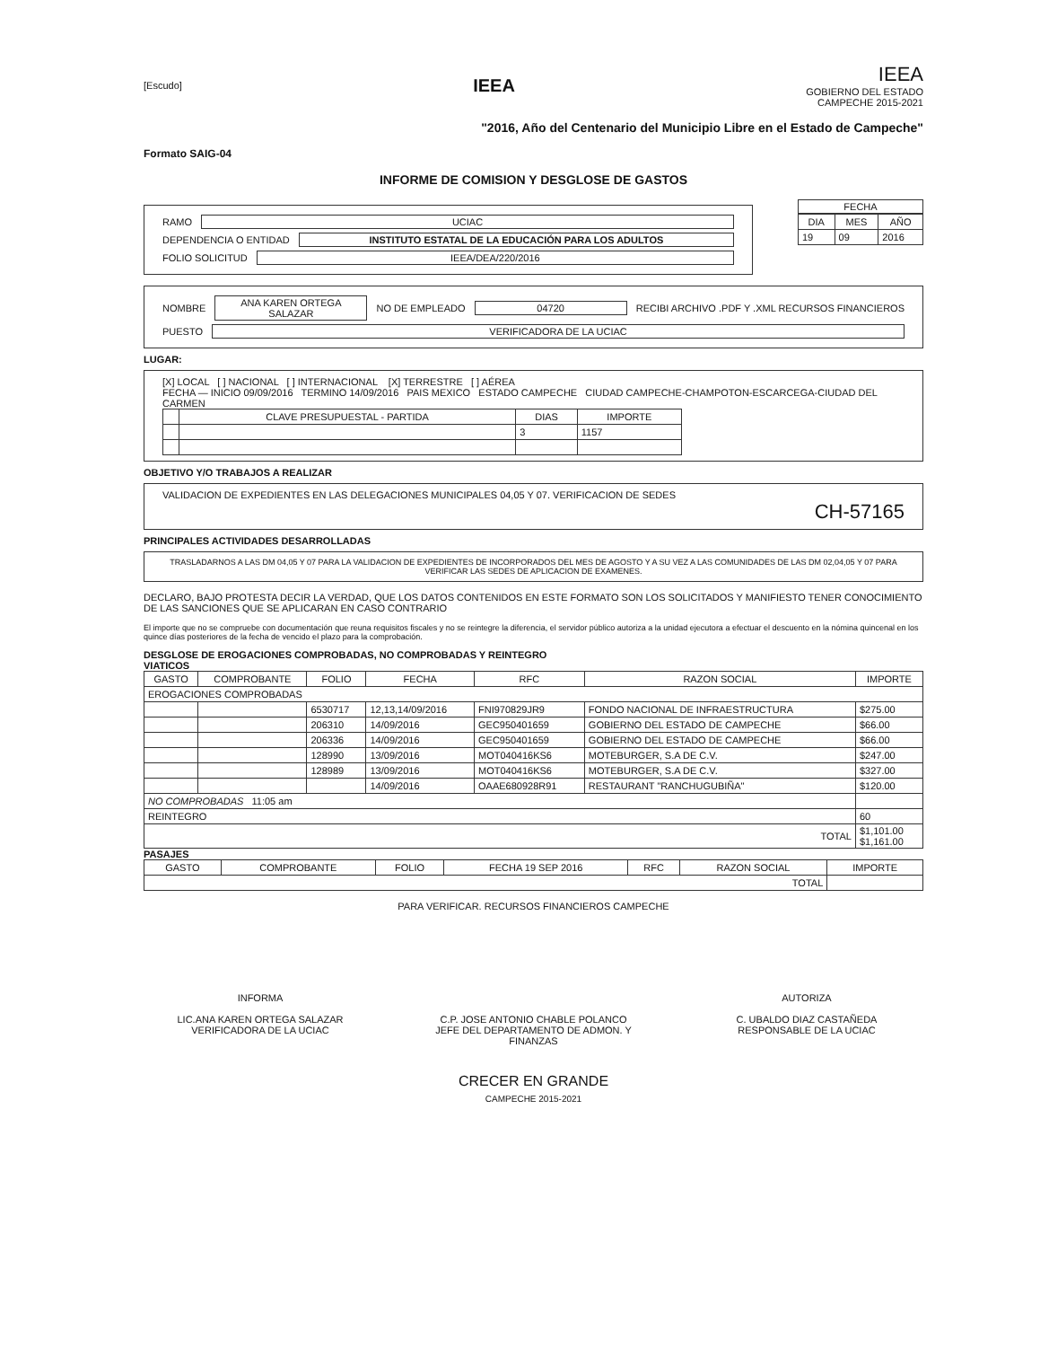[Escudo]
IEEA
IEEA
GOBIERNO DEL ESTADO
CAMPECHE 2015-2021
"2016, Año del Centenario del Municipio Libre en el Estado de Campeche"
Formato SAIG-04
INFORME DE COMISION Y DESGLOSE DE GASTOS
RAMO UCIAC
DEPENDENCIA O ENTIDAD INSTITUTO ESTATAL DE LA EDUCACIÓN PARA LOS ADULTOS
FOLIO SOLICITUD IEEA/DEA/220/2016
FECHA
| DIA | MES | AÑO |
| --- | --- | --- |
| 19 | 09 | 2016 |
NOMBRE ANA KAREN ORTEGA SALAZAR NO DE EMPLEADO 04720 RECIBI ARCHIVO .PDF Y .XML RECURSOS FINANCIEROS
PUESTO VERIFICADORA DE LA UCIAC
LUGAR:
[X] LOCAL [ ] NACIONAL [ ] INTERNACIONAL [X] TERRESTRE [ ] AÉREA
FECHA — INICIO 09/09/2016 TERMINO 14/09/2016 PAIS MEXICO ESTADO CAMPECHE CIUDAD CAMPECHE-CHAMPOTON-ESCARCEGA-CIUDAD DEL CARMEN
| | CLAVE PRESUPUESTAL - PARTIDA | DIAS | IMPORTE |
| --- | --- | --- | --- |
| | | 3 | 1157 |
OBJETIVO Y/O TRABAJOS A REALIZAR
VALIDACION DE EXPEDIENTES EN LAS DELEGACIONES MUNICIPALES 04,05 Y 07. VERIFICACION DE SEDES
CH-57165
PRINCIPALES ACTIVIDADES DESARROLLADAS
TRASLADARNOS A LAS DM 04,05 Y 07 PARA LA VALIDACION DE EXPEDIENTES DE INCORPORADOS DEL MES DE AGOSTO Y A SU VEZ A LAS COMUNIDADES DE LAS DM 02,04,05 Y 07 PARA VERIFICAR LAS SEDES DE APLICACION DE EXAMENES.
DECLARO, BAJO PROTESTA DECIR LA VERDAD, QUE LOS DATOS CONTENIDOS EN ESTE FORMATO SON LOS SOLICITADOS Y MANIFIESTO TENER CONOCIMIENTO DE LAS SANCIONES QUE SE APLICARAN EN CASO CONTRARIO
El importe que no se compruebe con documentación que reuna requisitos fiscales y no se reintegre la diferencia, el servidor público autoriza a la unidad ejecutora a efectuar el descuento en la nómina quincenal en los quince días posteriores de la fecha de vencido el plazo para la comprobación.
DESGLOSE DE EROGACIONES COMPROBADAS, NO COMPROBADAS Y REINTEGRO
VIATICOS
| GASTO | COMPROBANTE | FOLIO | FECHA | RFC | RAZON SOCIAL | IMPORTE |
| --- | --- | --- | --- | --- | --- | --- |
| EROGACIONES COMPROBADAS | | | | | | |
| | | 6530717 | 12,13,14/09/2016 | FNI970829JR9 | FONDO NACIONAL DE INFRAESTRUCTURA | $275.00 |
| | | 206310 | 14/09/2016 | GEC950401659 | GOBIERNO DEL ESTADO DE CAMPECHE | $66.00 |
| | | 206336 | 14/09/2016 | GEC950401659 | GOBIERNO DEL ESTADO DE CAMPECHE | $66.00 |
| | | 128990 | 13/09/2016 | MOT040416KS6 | MOTEBURGER, S.A DE C.V. | $247.00 |
| | | 128989 | 13/09/2016 | MOT040416KS6 | MOTEBURGER, S.A DE C.V. | $327.00 |
| | | | 14/09/2016 | OAAE680928R91 | RESTAURANT "RANCHUGUBIÑA" | $120.00 |
| NO COMPROBADAS 11:05 am | | | | | | |
| REINTEGRO | | | | | | 60 |
| TOTAL | | | | | | $1,101.00 $1,161.00 |
PASAJES
| GASTO | COMPROBANTE | FOLIO | FECHA 19 SEP 2016 | RFC | RAZON SOCIAL | IMPORTE |
| --- | --- | --- | --- | --- | --- | --- |
| TOTAL | | | | | | |
PARA VERIFICAR. RECURSOS FINANCIEROS CAMPECHE
INFORMA
LIC.ANA KAREN ORTEGA SALAZAR
VERIFICADORA DE LA UCIAC
C.P. JOSE ANTONIO CHABLE POLANCO
JEFE DEL DEPARTAMENTO DE ADMON. Y FINANZAS
AUTORIZA
C. UBALDO DIAZ CASTAÑEDA
RESPONSABLE DE LA UCIAC
CRECER EN GRANDE
CAMPECHE 2015-2021